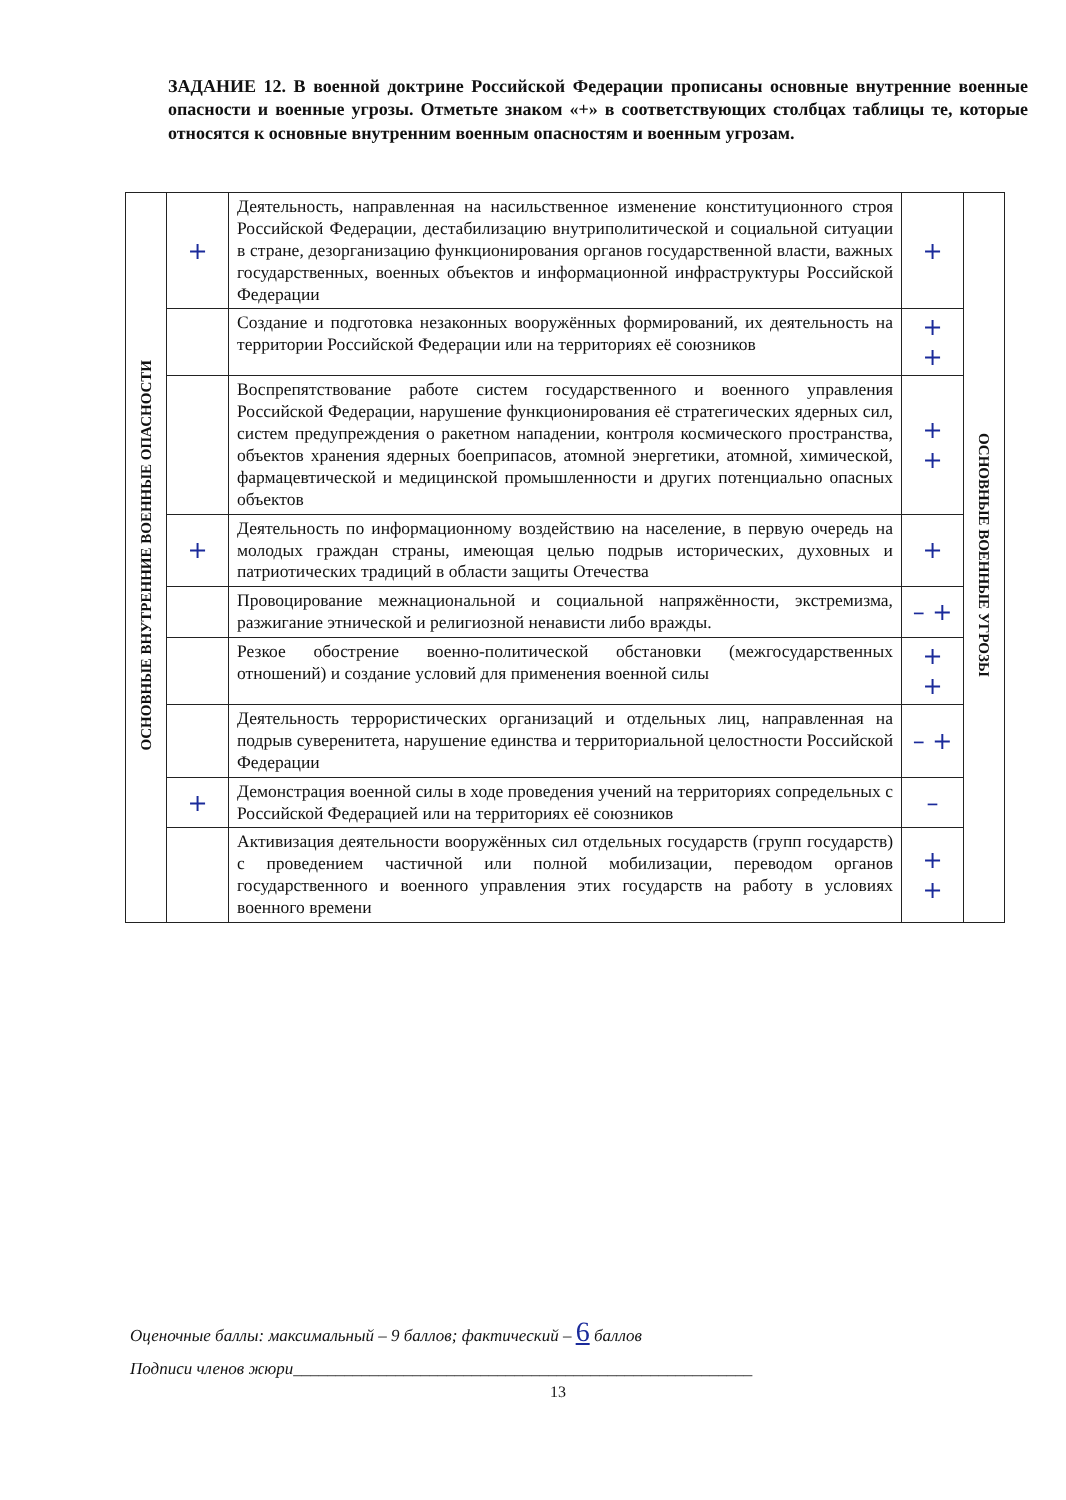ЗАДАНИЕ 12. В военной доктрине Российской Федерации прописаны основные внутренние военные опасности и военные угрозы. Отметьте знаком «+» в соответствующих столбцах таблицы те, которые относятся к основные внутренним военным опасностям и военным угрозам.
| ОСНОВНЫЕ ВНУТРЕННИЕ ВОЕННЫЕ ОПАСНОСТИ | + | Деятельность, направленная на насильственное изменение конституционного строя Российской Федерации, дестабилизацию внутриполитической и социальной ситуации в стране, дезорганизацию функционирования органов государственной власти, важных государственных, военных объектов и информационной инфраструктуры Российской Федерации | + | ОСНОВНЫЕ ВОЕННЫЕ УГРОЗЫ |
| | | Создание и подготовка незаконных вооружённых формирований, их деятельность на территории Российской Федерации или на территориях её союзников | + + | |
| | | Воспрепятствование работе систем государственного и военного управления Российской Федерации, нарушение функционирования её стратегических ядерных сил, систем предупреждения о ракетном нападении, контроля космического пространства, объектов хранения ядерных боеприпасов, атомной энергетики, атомной, химической, фармацевтической и медицинской промышленности и других потенциально опасных объектов | + + | |
| | + | Деятельность по информационному воздействию на население, в первую очередь на молодых граждан страны, имеющая целью подрыв исторических, духовных и патриотических традиций в области защиты Отечества | + | |
| | | Провоцирование межнациональной и социальной напряжённости, экстремизма, разжигание этнической и религиозной ненависти либо вражды. | – + | |
| | | Резкое обострение военно-политической обстановки (межгосударственных отношений) и создание условий для применения военной силы | + + | |
| | | Деятельность террористических организаций и отдельных лиц, направленная на подрыв суверенитета, нарушение единства и территориальной целостности Российской Федерации | – + | |
| | + | Демонстрация военной силы в ходе проведения учений на территориях сопредельных с Российской Федерацией или на территориях её союзников | – | |
| | | Активизация деятельности вооружённых сил отдельных государств (групп государств) с проведением частичной или полной мобилизации, переводом органов государственного и военного управления этих государств на работу в условиях военного времени | + + | |
Оценочные баллы: максимальный – 9 баллов; фактический – 6 баллов
Подписи членов жюри______________________________________________________
13